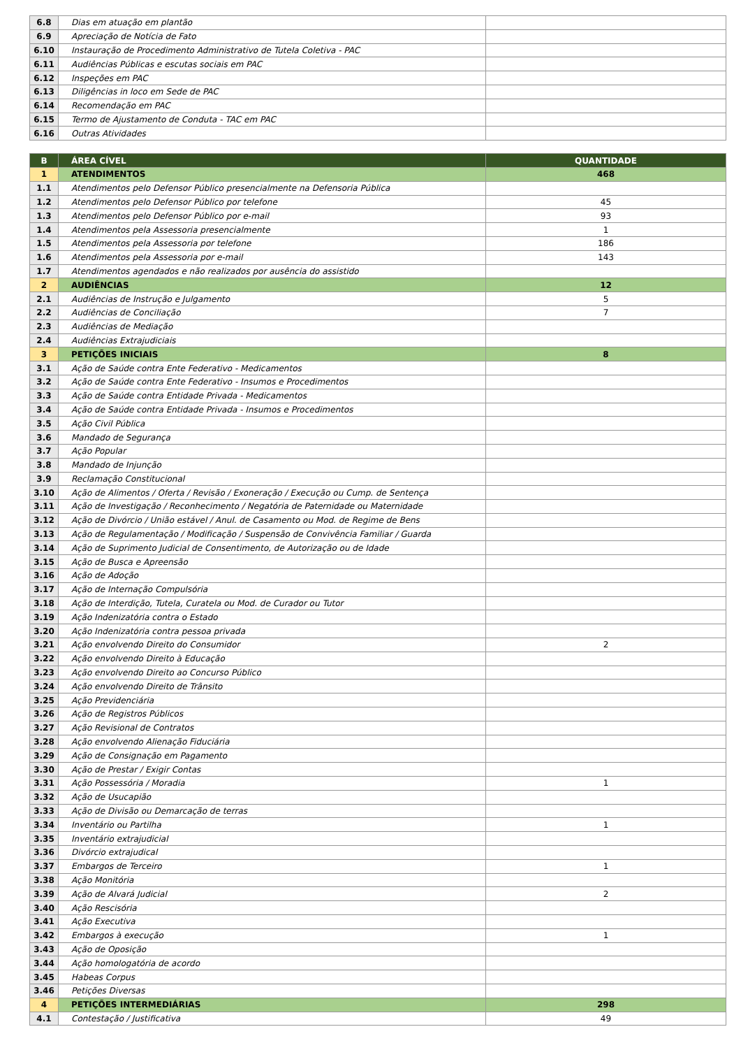| 6.8 | Dias em atuação em plantão | |
| 6.9 | Apreciação de Notícia de Fato | |
| 6.10 | Instauração de Procedimento Administrativo de Tutela Coletiva - PAC | |
| 6.11 | Audiências Públicas e escutas sociais em PAC | |
| 6.12 | Inspeções em PAC | |
| 6.13 | Diligências in loco em Sede de PAC | |
| 6.14 | Recomendação em PAC | |
| 6.15 | Termo de Ajustamento de Conduta - TAC em PAC | |
| 6.16 | Outras Atividades | |
| B | ÁREA CÍVEL | QUANTIDADE |
| --- | --- | --- |
| 1 | ATENDIMENTOS | 468 |
| 1.1 | Atendimentos pelo Defensor Público presencialmente na Defensoria Pública | |
| 1.2 | Atendimentos pelo Defensor Público por telefone | 45 |
| 1.3 | Atendimentos pelo Defensor Público por e-mail | 93 |
| 1.4 | Atendimentos pela Assessoria presencialmente | 1 |
| 1.5 | Atendimentos pela Assessoria por telefone | 186 |
| 1.6 | Atendimentos pela Assessoria por e-mail | 143 |
| 1.7 | Atendimentos agendados e não realizados por ausência do assistido | |
| 2 | AUDIÊNCIAS | 12 |
| 2.1 | Audiências de Instrução e Julgamento | 5 |
| 2.2 | Audiências de Conciliação | 7 |
| 2.3 | Audiências de Mediação | |
| 2.4 | Audiências Extrajudiciais | |
| 3 | PETIÇÕES INICIAIS | 8 |
| 3.1 | Ação de Saúde contra Ente Federativo - Medicamentos | |
| 3.2 | Ação de Saúde contra Ente Federativo - Insumos e Procedimentos | |
| 3.3 | Ação de Saúde contra Entidade Privada - Medicamentos | |
| 3.4 | Ação de Saúde contra Entidade Privada - Insumos e Procedimentos | |
| 3.5 | Ação Civil Pública | |
| 3.6 | Mandado de Segurança | |
| 3.7 | Ação Popular | |
| 3.8 | Mandado de Injunção | |
| 3.9 | Reclamação Constitucional | |
| 3.10 | Ação de Alimentos / Oferta / Revisão / Exoneração / Execução ou Cump. de Sentença | |
| 3.11 | Ação de Investigação / Reconhecimento / Negatória de Paternidade ou Maternidade | |
| 3.12 | Ação de Divórcio / União estável / Anul. de Casamento ou Mod. de Regime de Bens | |
| 3.13 | Ação de Regulamentação / Modificação / Suspensão de Convivência Familiar / Guarda | |
| 3.14 | Ação de Suprimento Judicial de Consentimento, de Autorização ou de Idade | |
| 3.15 | Ação de Busca e Apreensão | |
| 3.16 | Ação de Adoção | |
| 3.17 | Ação de Internação Compulsória | |
| 3.18 | Ação de Interdição, Tutela, Curatela ou Mod. de Curador ou Tutor | |
| 3.19 | Ação Indenizatória contra o Estado | |
| 3.20 | Ação Indenizatória contra pessoa privada | |
| 3.21 | Ação envolvendo Direito do Consumidor | 2 |
| 3.22 | Ação envolvendo Direito à Educação | |
| 3.23 | Ação envolvendo Direito ao Concurso Público | |
| 3.24 | Ação envolvendo Direito de Trânsito | |
| 3.25 | Ação Previdenciária | |
| 3.26 | Ação de Registros Públicos | |
| 3.27 | Ação Revisional de Contratos | |
| 3.28 | Ação envolvendo Alienação Fiduciária | |
| 3.29 | Ação de Consignação em Pagamento | |
| 3.30 | Ação de Prestar / Exigir Contas | |
| 3.31 | Ação Possessória / Moradia | 1 |
| 3.32 | Ação de Usucapião | |
| 3.33 | Ação de Divisão ou Demarcação de terras | |
| 3.34 | Inventário ou Partilha | 1 |
| 3.35 | Inventário extrajudicial | |
| 3.36 | Divórcio extrajudical | |
| 3.37 | Embargos de Terceiro | 1 |
| 3.38 | Ação Monitória | |
| 3.39 | Ação de Alvará Judicial | 2 |
| 3.40 | Ação Rescisória | |
| 3.41 | Ação Executiva | |
| 3.42 | Embargos à execução | 1 |
| 3.43 | Ação de Oposição | |
| 3.44 | Ação homologatória de acordo | |
| 3.45 | Habeas Corpus | |
| 3.46 | Petições Diversas | |
| 4 | PETIÇÕES INTERMEDIÁRIAS | 298 |
| 4.1 | Contestação / Justificativa | 49 |